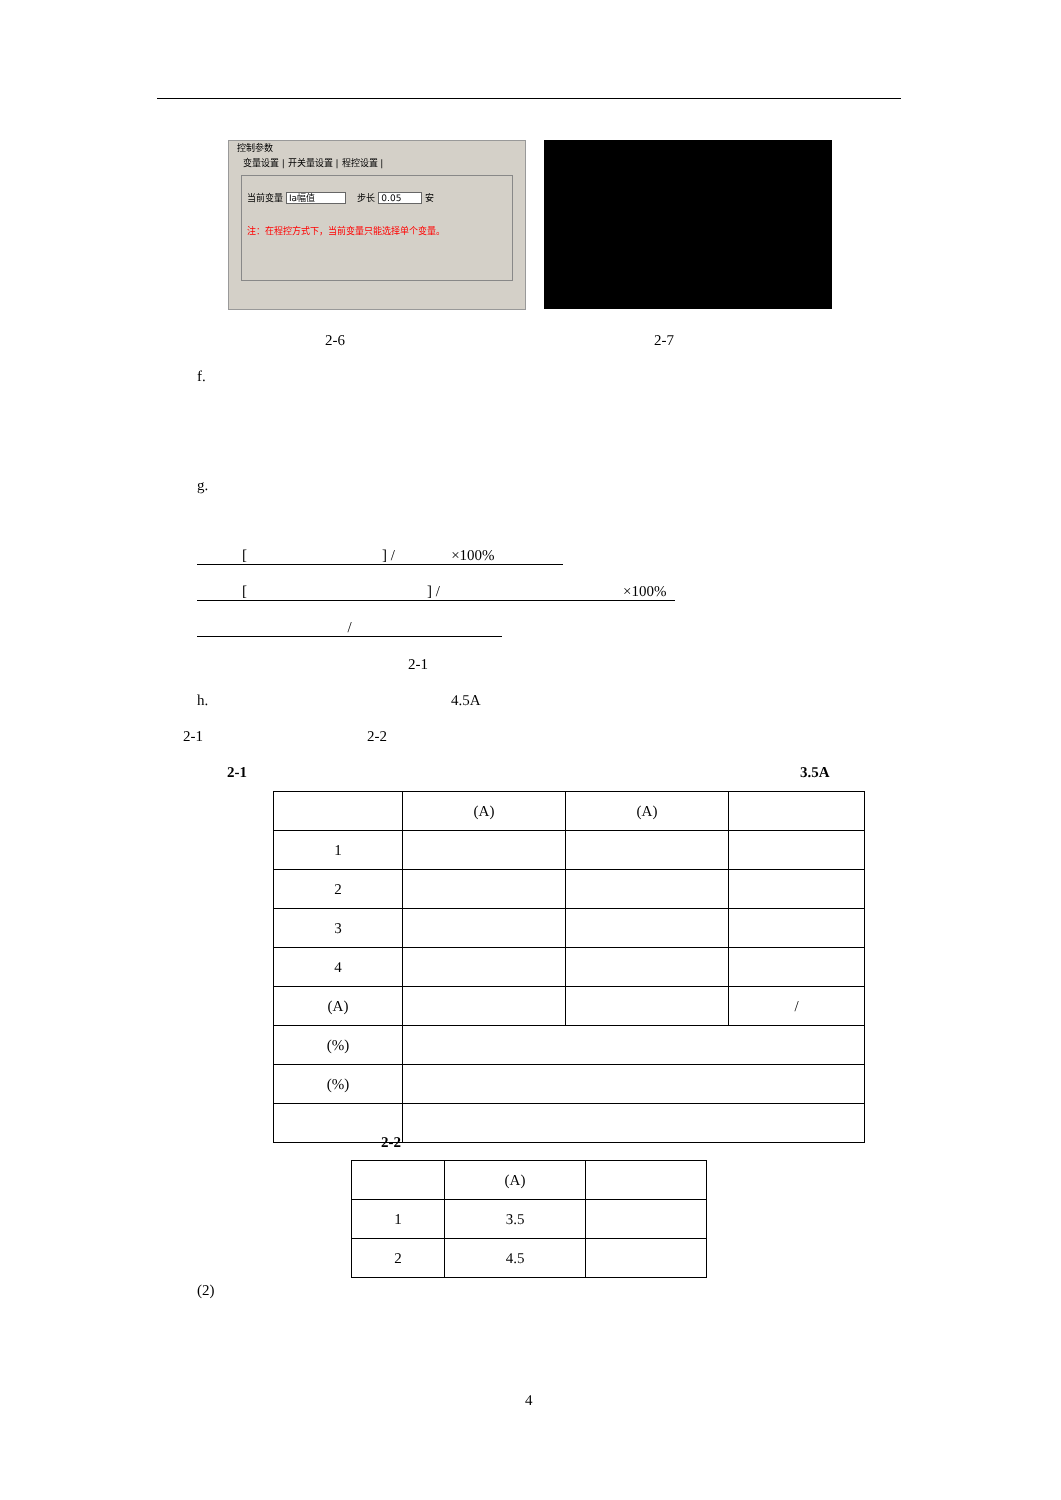控制参数
变量设置 | 开关量设置 | 程控设置 |
当前变量 Ia幅值 步长 0.05 安
注：在程控方式下，当前变量只能选择单个变量。
2-6 2-7
f.
g.
[ ] / ×100%
[ ] / ×100%
/
2-1
h. 4.5A
2-1 2-2
2-1 3.5A
| | (A) | (A) | |
| 1 | | | |
| 2 | | | |
| 3 | | | |
| 4 | | | |
| (A) | | | / |
| (%) | | | |
| (%) | | | |
2-2
| | (A) | |
| 1 | 3.5 | |
| 2 | 4.5 | |
(2)
4